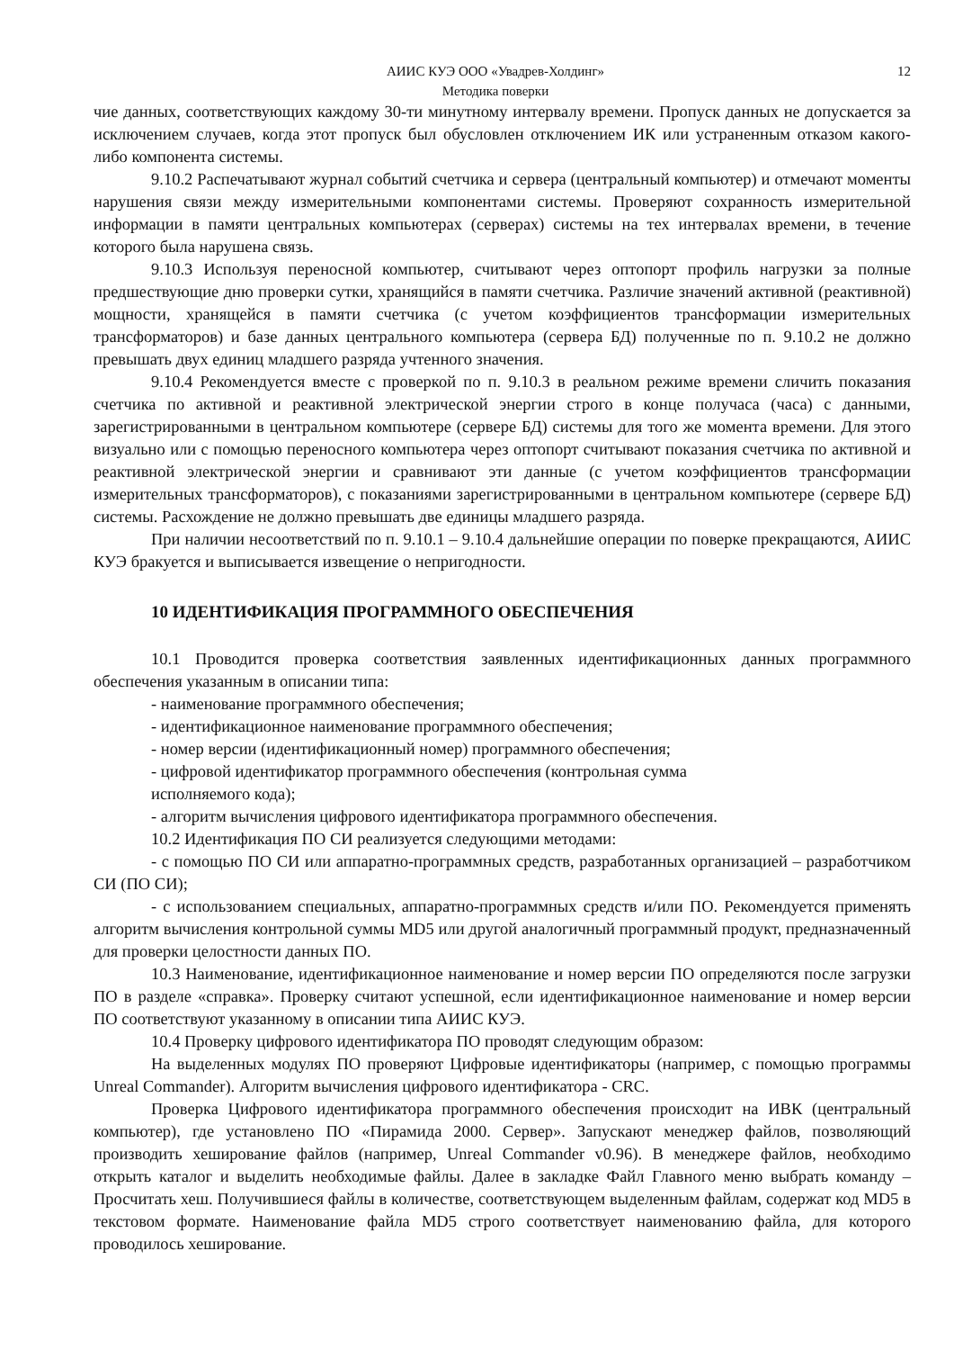АИИС КУЭ ООО «Увадрев-Холдинг»
Методика поверки
12
чие данных, соответствующих каждому 30-ти минутному интервалу времени. Пропуск данных не допускается за исключением случаев, когда этот пропуск был обусловлен отключением ИК или устраненным отказом какого-либо компонента системы.
9.10.2 Распечатывают журнал событий счетчика и сервера (центральный компьютер) и отмечают моменты нарушения связи между измерительными компонентами системы. Проверяют сохранность измерительной информации в памяти центральных компьютерах (серверах) системы на тех интервалах времени, в течение которого была нарушена связь.
9.10.3 Используя переносной компьютер, считывают через оптопорт профиль нагрузки за полные предшествующие дню проверки сутки, хранящийся в памяти счетчика. Различие значений активной (реактивной) мощности, хранящейся в памяти счетчика (с учетом коэффициентов трансформации измерительных трансформаторов) и базе данных центрального компьютера (сервера БД) полученные по п. 9.10.2 не должно превышать двух единиц младшего разряда учтенного значения.
9.10.4 Рекомендуется вместе с проверкой по п. 9.10.3 в реальном режиме времени сличить показания счетчика по активной и реактивной электрической энергии строго в конце получаса (часа) с данными, зарегистрированными в центральном компьютере (сервере БД) системы для того же момента времени. Для этого визуально или с помощью переносного компьютера через оптопорт считывают показания счетчика по активной и реактивной электрической энергии и сравнивают эти данные (с учетом коэффициентов трансформации измерительных трансформаторов), с показаниями зарегистрированными в центральном компьютере (сервере БД) системы. Расхождение не должно превышать две единицы младшего разряда.
При наличии несоответствий по п. 9.10.1 – 9.10.4 дальнейшие операции по поверке прекращаются, АИИС КУЭ бракуется и выписывается извещение о непригодности.
10 ИДЕНТИФИКАЦИЯ ПРОГРАММНОГО ОБЕСПЕЧЕНИЯ
10.1 Проводится проверка соответствия заявленных идентификационных данных программного обеспечения указанным в описании типа:
- наименование программного обеспечения;
- идентификационное наименование программного обеспечения;
- номер версии (идентификационный номер) программного обеспечения;
- цифровой идентификатор программного обеспечения (контрольная сумма
исполняемого кода);
- алгоритм вычисления цифрового идентификатора программного обеспечения.
10.2 Идентификация ПО СИ реализуется следующими методами:
- с помощью ПО СИ или аппаратно-программных средств, разработанных организацией – разработчиком СИ (ПО СИ);
- с использованием специальных, аппаратно-программных средств и/или ПО. Рекомендуется применять алгоритм вычисления контрольной суммы MD5 или другой аналогичный программный продукт, предназначенный для проверки целостности данных ПО.
10.3 Наименование, идентификационное наименование и номер версии ПО определяются после загрузки ПО в разделе «справка». Проверку считают успешной, если идентификационное наименование и номер версии ПО соответствуют указанному в описании типа АИИС КУЭ.
10.4 Проверку цифрового идентификатора ПО проводят следующим образом:
На выделенных модулях ПО проверяют Цифровые идентификаторы (например, с помощью программы Unreal Commander). Алгоритм вычисления цифрового идентификатора - CRC.
Проверка Цифрового идентификатора программного обеспечения происходит на ИВК (центральный компьютер), где установлено ПО «Пирамида 2000. Сервер». Запускают менеджер файлов, позволяющий производить хеширование файлов (например, Unreal Commander v0.96). В менеджере файлов, необходимо открыть каталог и выделить необходимые файлы. Далее в закладке Файл Главного меню выбрать команду – Просчитать хеш. Получившиеся файлы в количестве, соответствующем выделенным файлам, содержат код MD5 в текстовом формате. Наименование файла MD5 строго соответствует наименованию файла, для которого проводилось хеширование.